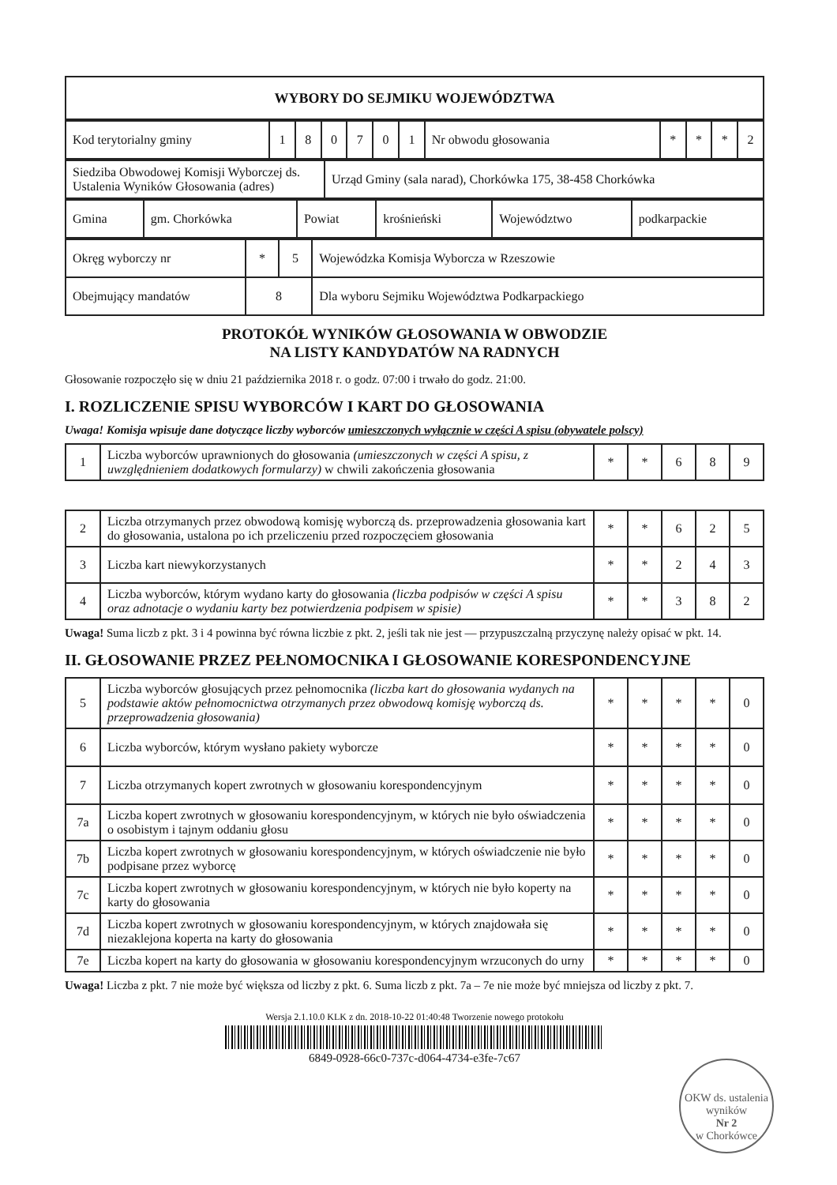| WYBORY DO SEJMIKU WOJEWÓDZTWA |
| Kod terytorialny gminy | 1 | 8 | 0 | 7 | 0 | 1 | Nr obwodu głosowania | * | * | * | 2 |
| Siedziba Obwodowej Komisji Wyborczej ds. Ustalenia Wyników Głosowania (adres) | Urząd Gminy (sala narad), Chorkówka 175, 38-458 Chorkówka |
| Gmina | gm. Chorkówka | Powiat | krośnieński | Województwo | podkarpackie |
| Okręg wyborczy nr | * | 5 | Wojewódzka Komisja Wyborcza w Rzeszowie |
| Obejmujący mandatów | 8 | | Dla wyboru Sejmiku Województwa Podkarpackiego |
PROTOKÓŁ WYNIKÓW GŁOSOWANIA W OBWODZIE
NA LISTY KANDYDATÓW NA RADNYCH
Głosowanie rozpoczęło się w dniu 21 października 2018 r. o godz. 07:00 i trwało do godz. 21:00.
I. ROZLICZENIE SPISU WYBORCÓW I KART DO GŁOSOWANIA
Uwaga! Komisja wpisuje dane dotyczące liczby wyborców umieszczonych wyłącznie w części A spisu (obywatele polscy)
| 1 | Liczba wyborców uprawnionych do głosowania (umieszczonych w części A spisu, z uwzględnieniem dodatkowych formularzy) w chwili zakończenia głosowania | * | * | 6 | 8 | 9 |
| 2 | Liczba otrzymanych przez obwodową komisję wyborczą ds. przeprowadzenia głosowania kart do głosowania, ustalona po ich przeliczeniu przed rozpoczęciem głosowania | * | * | 6 | 2 | 5 |
| 3 | Liczba kart niewykorzystanych | * | * | 2 | 4 | 3 |
| 4 | Liczba wyborców, którym wydano karty do głosowania (liczba podpisów w części A spisu oraz adnotacje o wydaniu karty bez potwierdzenia podpisem w spisie) | * | * | 3 | 8 | 2 |
Uwaga! Suma liczb z pkt. 3 i 4 powinna być równa liczbie z pkt. 2, jeśli tak nie jest — przypuszczalną przyczynę należy opisać w pkt. 14.
II. GŁOSOWANIE PRZEZ PEŁNOMOCNIKA I GŁOSOWANIE KORESPONDENCYJNE
| 5 | Liczba wyborców głosujących przez pełnomocnika (liczba kart do głosowania wydanych na podstawie aktów pełnomocnictwa otrzymanych przez obwodową komisję wyborczą ds. przeprowadzenia głosowania) | * | * | * | * | 0 |
| 6 | Liczba wyborców, którym wysłano pakiety wyborcze | * | * | * | * | 0 |
| 7 | Liczba otrzymanych kopert zwrotnych w głosowaniu korespondencyjnym | * | * | * | * | 0 |
| 7a | Liczba kopert zwrotnych w głosowaniu korespondencyjnym, w których nie było oświadczenia o osobistym i tajnym oddaniu głosu | * | * | * | * | 0 |
| 7b | Liczba kopert zwrotnych w głosowaniu korespondencyjnym, w których oświadczenie nie było podpisane przez wyborcę | * | * | * | * | 0 |
| 7c | Liczba kopert zwrotnych w głosowaniu korespondencyjnym, w których nie było koperty na karty do głosowania | * | * | * | * | 0 |
| 7d | Liczba kopert zwrotnych w głosowaniu korespondencyjnym, w których znajdowała się niezaklejona koperta na karty do głosowania | * | * | * | * | 0 |
| 7e | Liczba kopert na karty do głosowania w głosowaniu korespondencyjnym wrzuconych do urny | * | * | * | * | 0 |
Uwaga! Liczba z pkt. 7 nie może być większa od liczby z pkt. 6. Suma liczb z pkt. 7a – 7e nie może być mniejsza od liczby z pkt. 7.
Wersja 2.1.10.0 KLK z dn. 2018-10-22 01:40:48 Tworzenie nowego protokołu
6849-0928-66c0-737c-d064-4734-e3fe-7c67
OKW ds. ustalenia wyników
Nr 2
w Chorkówce